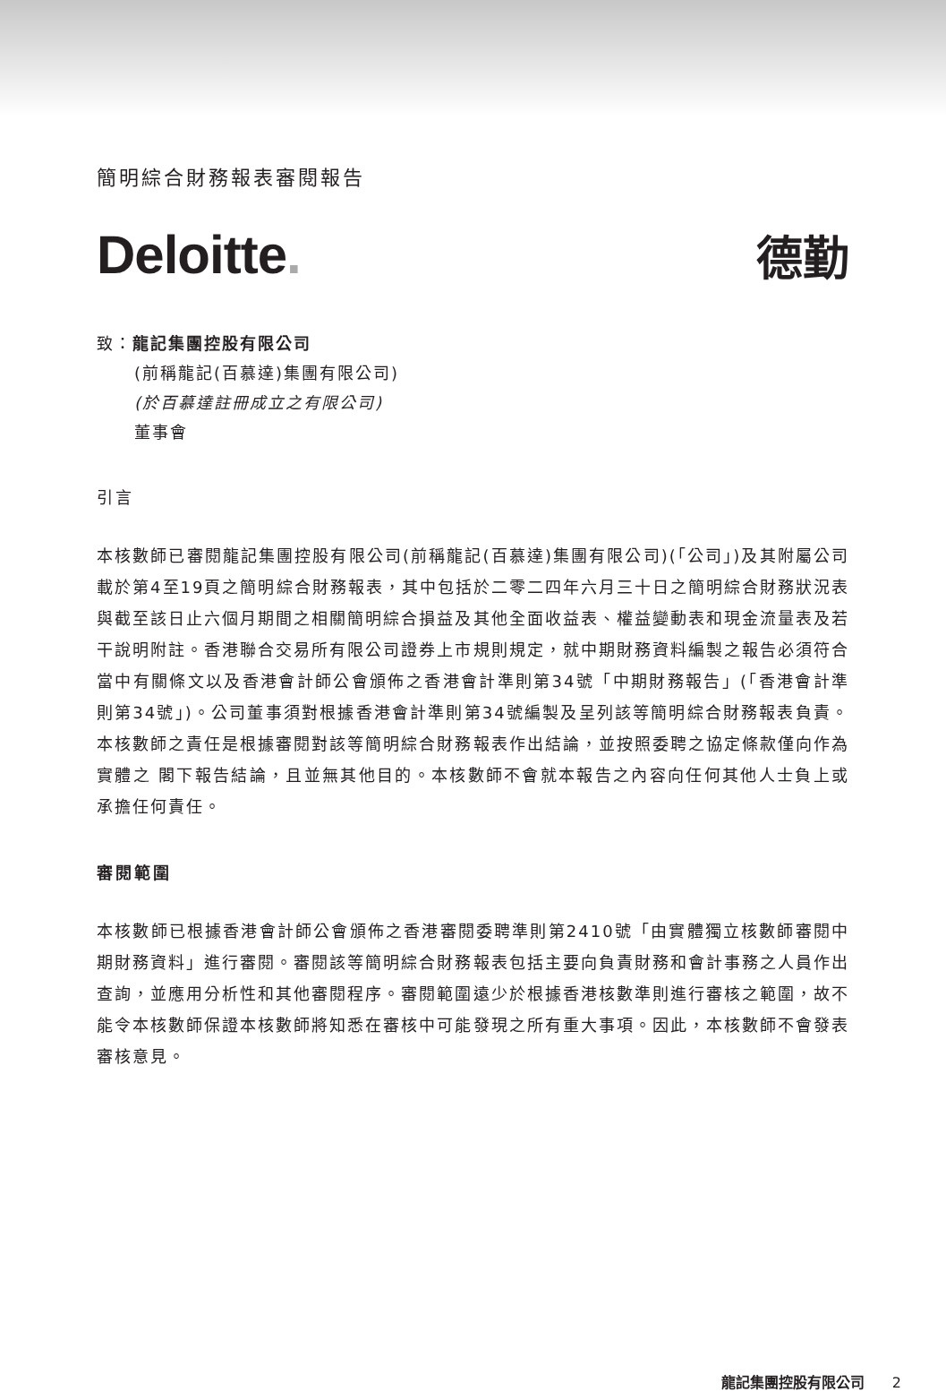簡明綜合財務報表審閱報告
Deloitte. 德勤
致：龍記集團控股有限公司
(前稱龍記(百慕達)集團有限公司)
(於百慕達註冊成立之有限公司)
董事會
引言
本核數師已審閱龍記集團控股有限公司(前稱龍記(百慕達)集團有限公司)(「公司」)及其附屬公司載於第4至19頁之簡明綜合財務報表，其中包括於二零二四年六月三十日之簡明綜合財務狀況表與截至該日止六個月期間之相關簡明綜合損益及其他全面收益表、權益變動表和現金流量表及若干說明附註。香港聯合交易所有限公司證券上市規則規定，就中期財務資料編製之報告必須符合當中有關條文以及香港會計師公會頒佈之香港會計準則第34號「中期財務報告」(「香港會計準則第34號」)。公司董事須對根據香港會計準則第34號編製及呈列該等簡明綜合財務報表負責。本核數師之責任是根據審閱對該等簡明綜合財務報表作出結論，並按照委聘之協定條款僅向作為實體之 閣下報告結論，且並無其他目的。本核數師不會就本報告之內容向任何其他人士負上或承擔任何責任。
審閱範圍
本核數師已根據香港會計師公會頒佈之香港審閱委聘準則第2410號「由實體獨立核數師審閱中期財務資料」進行審閱。審閱該等簡明綜合財務報表包括主要向負責財務和會計事務之人員作出查詢，並應用分析性和其他審閱程序。審閱範圍遠少於根據香港核數準則進行審核之範圍，故不能令本核數師保證本核數師將知悉在審核中可能發現之所有重大事項。因此，本核數師不會發表審核意見。
龍記集團控股有限公司 2